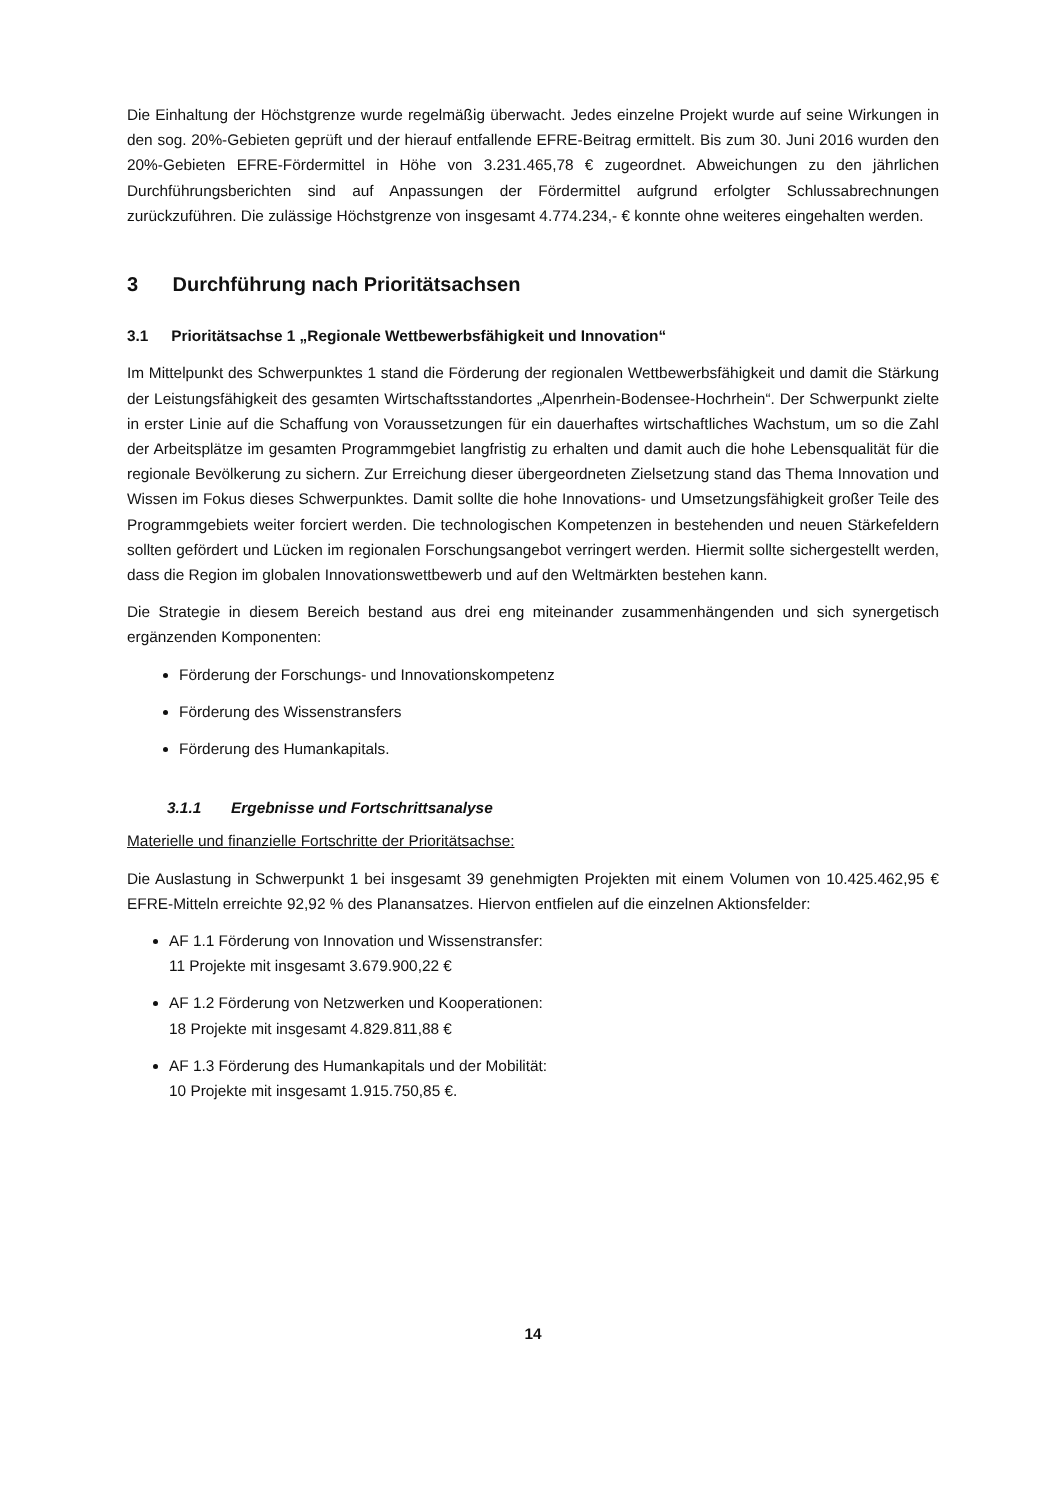Die Einhaltung der Höchstgrenze wurde regelmäßig überwacht. Jedes einzelne Projekt wurde auf seine Wirkungen in den sog. 20%-Gebieten geprüft und der hierauf entfallende EFRE-Beitrag ermittelt. Bis zum 30. Juni 2016 wurden den 20%-Gebieten EFRE-Fördermittel in Höhe von 3.231.465,78 € zugeordnet. Abweichungen zu den jährlichen Durchführungsberichten sind auf Anpassungen der Fördermittel aufgrund erfolgter Schlussabrechnungen zurückzuführen. Die zulässige Höchstgrenze von insgesamt 4.774.234,- € konnte ohne weiteres eingehalten werden.
3 Durchführung nach Prioritätsachsen
3.1 Prioritätsachse 1 „Regionale Wettbewerbsfähigkeit und Innovation“
Im Mittelpunkt des Schwerpunktes 1 stand die Förderung der regionalen Wettbewerbsfähigkeit und damit die Stärkung der Leistungsfähigkeit des gesamten Wirtschaftsstandortes „Alpenrhein-Bodensee-Hochrhein“. Der Schwerpunkt zielte in erster Linie auf die Schaffung von Voraussetzungen für ein dauerhaftes wirtschaftliches Wachstum, um so die Zahl der Arbeitsplätze im gesamten Programmgebiet langfristig zu erhalten und damit auch die hohe Lebensqualität für die regionale Bevölkerung zu sichern. Zur Erreichung dieser übergeordneten Zielsetzung stand das Thema Innovation und Wissen im Fokus dieses Schwerpunktes. Damit sollte die hohe Innovations- und Umsetzungsfähigkeit großer Teile des Programmgebiets weiter forciert werden. Die technologischen Kompetenzen in bestehenden und neuen Stärkefeldern sollten gefördert und Lücken im regionalen Forschungsangebot verringert werden. Hiermit sollte sichergestellt werden, dass die Region im globalen Innovationswettbewerb und auf den Weltmärkten bestehen kann.
Die Strategie in diesem Bereich bestand aus drei eng miteinander zusammenhängenden und sich synergetisch ergänzenden Komponenten:
Förderung der Forschungs- und Innovationskompetenz
Förderung des Wissenstransfers
Förderung des Humankapitals.
3.1.1 Ergebnisse und Fortschrittsanalyse
Materielle und finanzielle Fortschritte der Prioritätsachse:
Die Auslastung in Schwerpunkt 1 bei insgesamt 39 genehmigten Projekten mit einem Volumen von 10.425.462,95 € EFRE-Mitteln erreichte 92,92 % des Planansatzes. Hiervon entfielen auf die einzelnen Aktionsfelder:
AF 1.1 Förderung von Innovation und Wissenstransfer:
11 Projekte mit insgesamt 3.679.900,22 €
AF 1.2 Förderung von Netzwerken und Kooperationen:
18 Projekte mit insgesamt 4.829.811,88 €
AF 1.3 Förderung des Humankapitals und der Mobilität:
10 Projekte mit insgesamt 1.915.750,85 €.
14